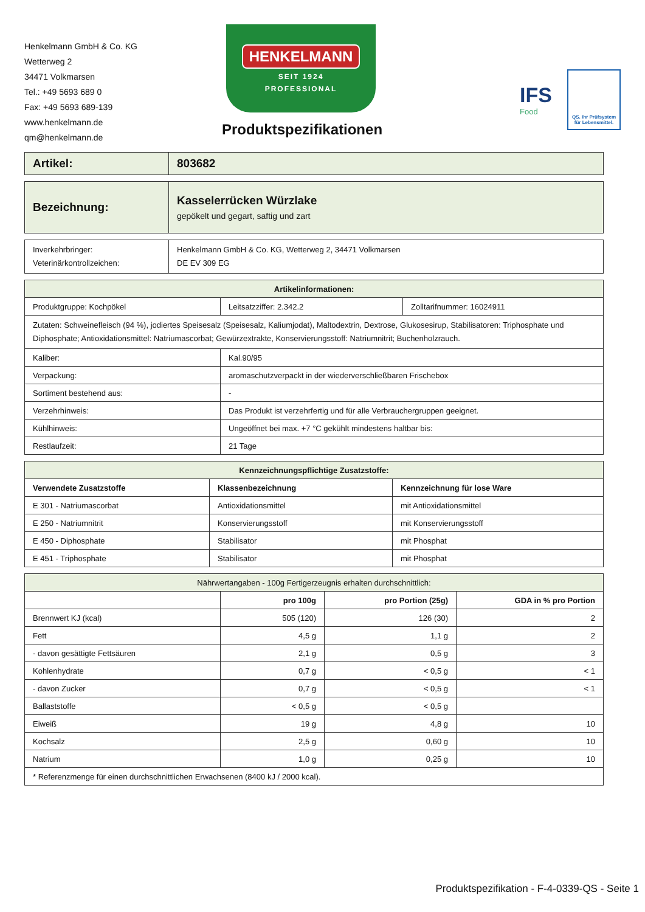Henkelmann GmbH & Co. KG
Wetterweg 2
34471 Volkmarsen
Tel.: +49 5693 689 0
Fax: +49 5693 689-139
www.henkelmann.de
qm@henkelmann.de
HENKELMANN
SEIT 1924
PROFESSIONAL
Produktspezifikationen
IFS
Food
QS. Ihr Prüfsystem für Lebensmittel.
| Artikel: | 803682 |
| Bezeichnung: | Kasselerrücken Würzlake gepökelt und gegart, saftig und zart |
| Inverkehrbringer: Veterinärkontrollzeichen: | Henkelmann GmbH & Co. KG, Wetterweg 2, 34471 Volkmarsen DE EV 309 EG |
| Artikelinformationen: | | |
| --- | --- | --- |
| Produktgruppe: Kochpökel | Leitsatzziffer: 2.342.2 | Zolltarifnummer: 16024911 |
| Zutaten: Schweinefleisch (94 %), jodiertes Speisesalz (Speisesalz, Kaliumjodat), Maltodextrin, Dextrose, Glukosesirup, Stabilisatoren: Triphosphate und Diphosphate; Antioxidationsmittel: Natriumascorbat; Gewürzextrakte, Konservierungsstoff: Natriumnitrit; Buchenholzrauch. | | |
| Kaliber: | Kal.90/95 | |
| Verpackung: | aromaschutzverpackt in der wiederverschließbaren Frischebox | |
| Sortiment bestehend aus: | - | |
| Verzehrhinweis: | Das Produkt ist verzehrfertig und für alle Verbrauchergruppen geeignet. | |
| Kühlhinweis: | Ungeöffnet bei max. +7 °C gekühlt mindestens haltbar bis: | |
| Restlaufzeit: | 21 Tage | |
| Kennzeichnungspflichtige Zusatzstoffe: | | |
| --- | --- | --- |
| Verwendete Zusatzstoffe | Klassenbezeichnung | Kennzeichnung für lose Ware |
| E 301 - Natriumascorbat | Antioxidationsmittel | mit Antioxidationsmittel |
| E 250 - Natriumnitrit | Konservierungsstoff | mit Konservierungsstoff |
| E 450 - Diphosphate | Stabilisator | mit Phosphat |
| E 451 - Triphosphate | Stabilisator | mit Phosphat |
| Nährwertangaben - 100g Fertigerzeugnis erhalten durchschnittlich: | | | |
| | pro 100g | pro Portion (25g) | GDA in % pro Portion |
| Brennwert KJ (kcal) | 505 (120) | 126 (30) | 2 |
| Fett | 4,5 g | 1,1 g | 2 |
| - davon gesättigte Fettsäuren | 2,1 g | 0,5 g | 3 |
| Kohlenhydrate | 0,7 g | < 0,5 g | < 1 |
| - davon Zucker | 0,7 g | < 0,5 g | < 1 |
| Ballaststoffe | < 0,5 g | < 0,5 g | |
| Eiweiß | 19 g | 4,8 g | 10 |
| Kochsalz | 2,5 g | 0,60 g | 10 |
| Natrium | 1,0 g | 0,25 g | 10 |
| * Referenzmenge für einen durchschnittlichen Erwachsenen (8400 kJ / 2000 kcal). | | | |
Produktspezifikation - F-4-0339-QS - Seite 1